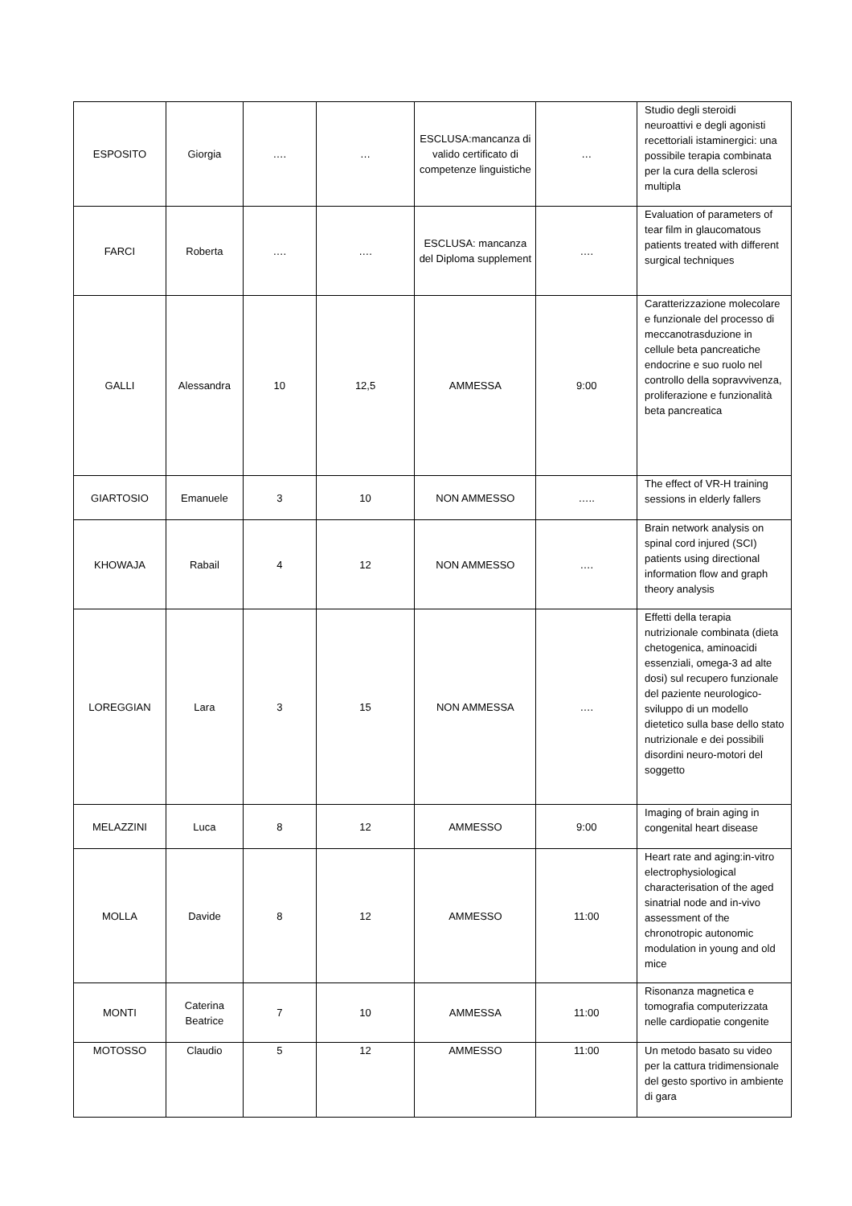| ESPOSITO | Giorgia | …. | … | ESCLUSA:mancanza di valido certificato di competenze linguistiche | … | Studio degli steroidi neuroattivi e degli agonisti recettoriali istaminergici: una possibile terapia combinata per la cura della sclerosi multipla |
| FARCI | Roberta | …. | …. | ESCLUSA: mancanza del Diploma supplement | …. | Evaluation of parameters of tear film in glaucomatous patients treated with different surgical techniques |
| GALLI | Alessandra | 10 | 12,5 | AMMESSA | 9:00 | Caratterizzazione molecolare e funzionale del processo di meccanotrasduzione in cellule beta pancreatiche endocrine e suo ruolo nel controllo della sopravvivenza, proliferazione e funzionalità beta pancreatica |
| GIARTOSIO | Emanuele | 3 | 10 | NON AMMESSO | ….. | The effect of VR-H training sessions in elderly fallers |
| KHOWAJA | Rabail | 4 | 12 | NON AMMESSO | …. | Brain network analysis on spinal cord injured (SCI) patients using directional information flow and graph theory analysis |
| LOREGGIAN | Lara | 3 | 15 | NON AMMESSA | …. | Effetti della terapia nutrizionale combinata (dieta chetogenica, aminoacidi essenziali, omega-3 ad alte dosi) sul recupero funzionale del paziente neurologico-sviluppo di un modello dietetico sulla base dello stato nutrizionale e dei possibili disordini neuro-motori del soggetto |
| MELAZZINI | Luca | 8 | 12 | AMMESSO | 9:00 | Imaging of brain aging in congenital heart disease |
| MOLLA | Davide | 8 | 12 | AMMESSO | 11:00 | Heart rate and aging:in-vitro electrophysiological characterisation of the aged sinatrial node and in-vivo assessment of the chronotropic autonomic modulation in young and old mice |
| MONTI | Caterina Beatrice | 7 | 10 | AMMESSA | 11:00 | Risonanza magnetica e tomografia computerizzata nelle cardiopatie congenite |
| MOTOSSO | Claudio | 5 | 12 | AMMESSO | 11:00 | Un metodo basato su video per la cattura tridimensionale del gesto sportivo in ambiente di gara |